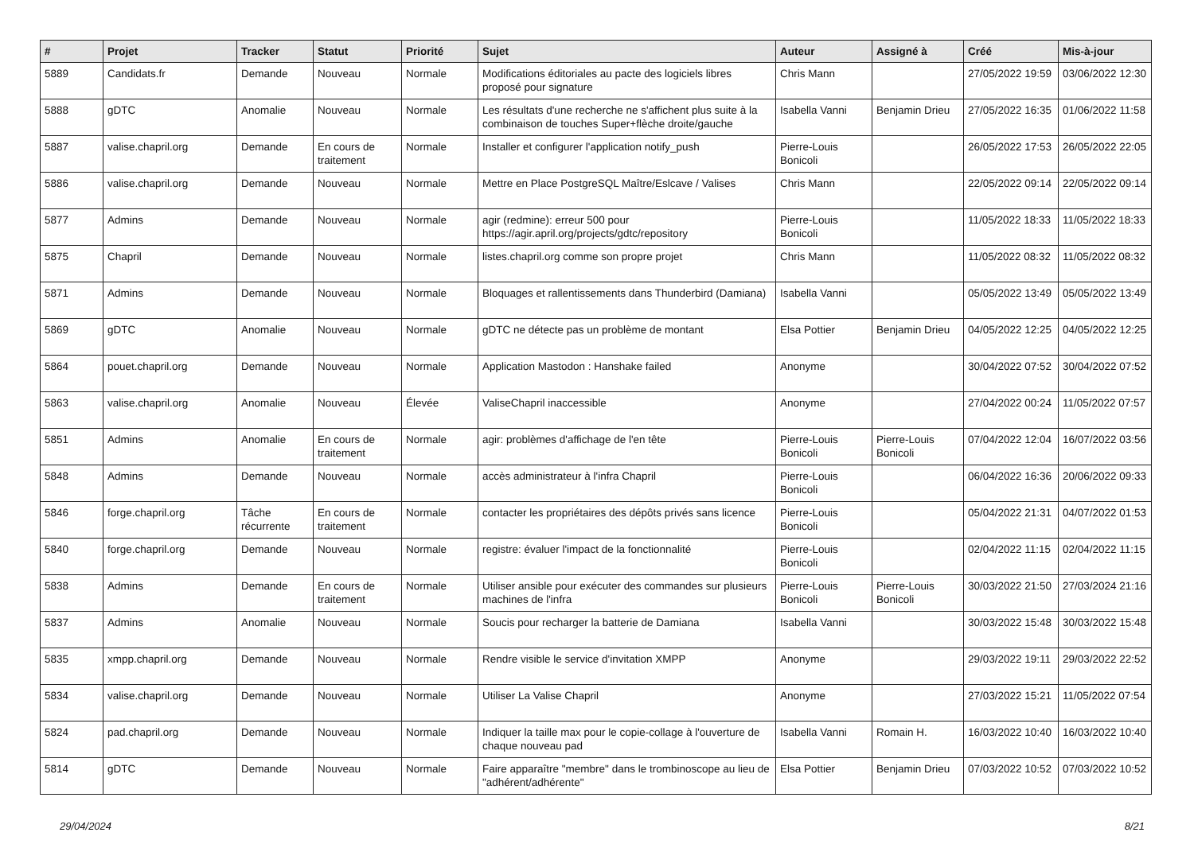| # | Projet | Tracker | Statut | Priorité | Sujet | Auteur | Assigné à | Créé | Mis-à-jour |
| --- | --- | --- | --- | --- | --- | --- | --- | --- | --- |
| 5889 | Candidats.fr | Demande | Nouveau | Normale | Modifications éditoriales au pacte des logiciels libres proposé pour signature | Chris Mann | | 27/05/2022 19:59 | 03/06/2022 12:30 |
| 5888 | gDTC | Anomalie | Nouveau | Normale | Les résultats d'une recherche ne s'affichent plus suite à la combinaison de touches Super+flèche droite/gauche | Isabella Vanni | Benjamin Drieu | 27/05/2022 16:35 | 01/06/2022 11:58 |
| 5887 | valise.chapril.org | Demande | En cours de traitement | Normale | Installer et configurer l'application notify_push | Pierre-Louis Bonicoli | | 26/05/2022 17:53 | 26/05/2022 22:05 |
| 5886 | valise.chapril.org | Demande | Nouveau | Normale | Mettre en Place PostgreSQL Maître/Eslcave / Valises | Chris Mann | | 22/05/2022 09:14 | 22/05/2022 09:14 |
| 5877 | Admins | Demande | Nouveau | Normale | agir (redmine): erreur 500 pour https://agir.april.org/projects/gdtc/repository | Pierre-Louis Bonicoli | | 11/05/2022 18:33 | 11/05/2022 18:33 |
| 5875 | Chapril | Demande | Nouveau | Normale | listes.chapril.org comme son propre projet | Chris Mann | | 11/05/2022 08:32 | 11/05/2022 08:32 |
| 5871 | Admins | Demande | Nouveau | Normale | Bloquages et rallentissements dans Thunderbird (Damiana) | Isabella Vanni | | 05/05/2022 13:49 | 05/05/2022 13:49 |
| 5869 | gDTC | Anomalie | Nouveau | Normale | gDTC ne détecte pas un problème de montant | Elsa Pottier | Benjamin Drieu | 04/05/2022 12:25 | 04/05/2022 12:25 |
| 5864 | pouet.chapril.org | Demande | Nouveau | Normale | Application Mastodon : Hanshake failed | Anonyme | | 30/04/2022 07:52 | 30/04/2022 07:52 |
| 5863 | valise.chapril.org | Anomalie | Nouveau | Élevée | ValiseChapril inaccessible | Anonyme | | 27/04/2022 00:24 | 11/05/2022 07:57 |
| 5851 | Admins | Anomalie | En cours de traitement | Normale | agir: problèmes d'affichage de l'en tête | Pierre-Louis Bonicoli | Pierre-Louis Bonicoli | 07/04/2022 12:04 | 16/07/2022 03:56 |
| 5848 | Admins | Demande | Nouveau | Normale | accès administrateur à l'infra Chapril | Pierre-Louis Bonicoli | | 06/04/2022 16:36 | 20/06/2022 09:33 |
| 5846 | forge.chapril.org | Tâche récurrente | En cours de traitement | Normale | contacter les propriétaires des dépôts privés sans licence | Pierre-Louis Bonicoli | | 05/04/2022 21:31 | 04/07/2022 01:53 |
| 5840 | forge.chapril.org | Demande | Nouveau | Normale | registre: évaluer l'impact de la fonctionnalité | Pierre-Louis Bonicoli | | 02/04/2022 11:15 | 02/04/2022 11:15 |
| 5838 | Admins | Demande | En cours de traitement | Normale | Utiliser ansible pour exécuter des commandes sur plusieurs machines de l'infra | Pierre-Louis Bonicoli | Pierre-Louis Bonicoli | 30/03/2022 21:50 | 27/03/2024 21:16 |
| 5837 | Admins | Anomalie | Nouveau | Normale | Soucis pour recharger la batterie de Damiana | Isabella Vanni | | 30/03/2022 15:48 | 30/03/2022 15:48 |
| 5835 | xmpp.chapril.org | Demande | Nouveau | Normale | Rendre visible le service d'invitation XMPP | Anonyme | | 29/03/2022 19:11 | 29/03/2022 22:52 |
| 5834 | valise.chapril.org | Demande | Nouveau | Normale | Utiliser La Valise Chapril | Anonyme | | 27/03/2022 15:21 | 11/05/2022 07:54 |
| 5824 | pad.chapril.org | Demande | Nouveau | Normale | Indiquer la taille max pour le copie-collage à l'ouverture de chaque nouveau pad | Isabella Vanni | Romain H. | 16/03/2022 10:40 | 16/03/2022 10:40 |
| 5814 | gDTC | Demande | Nouveau | Normale | Faire apparaître "membre" dans le trombinoscope au lieu de "adhérent/adhérente" | Elsa Pottier | Benjamin Drieu | 07/03/2022 10:52 | 07/03/2022 10:52 |
29/04/2024 8/21